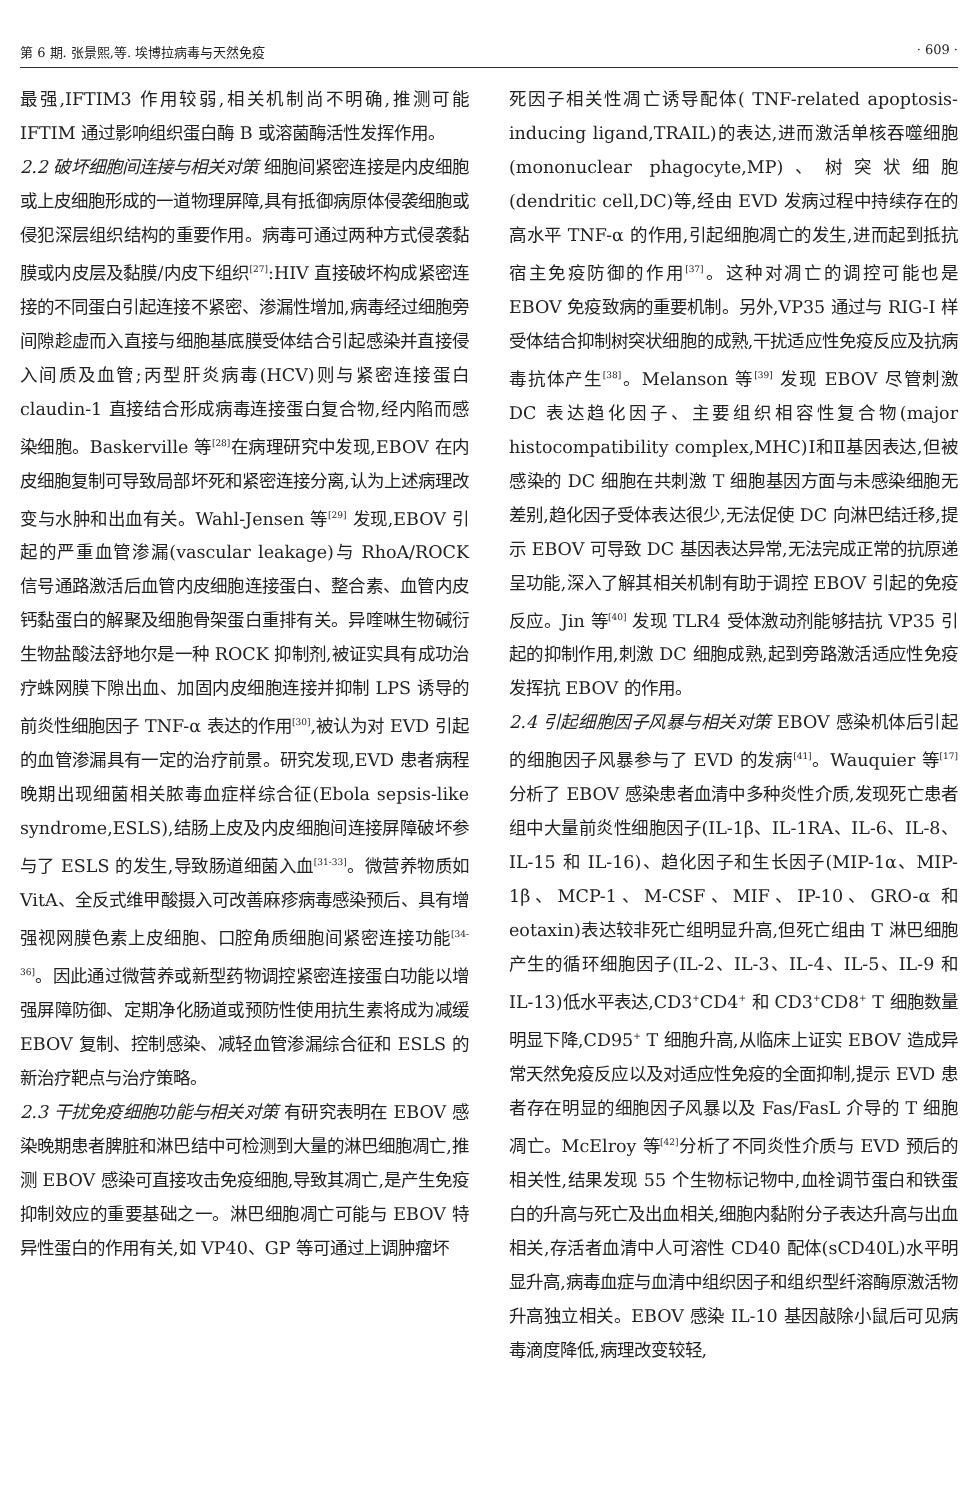第 6 期. 张景熙,等. 埃博拉病毒与天然免疫 · 609 ·
最强,IFTIM3 作用较弱,相关机制尚不明确,推测可能 IFTIM 通过影响组织蛋白酶 B 或溶菌酶活性发挥作用。
2.2 破坏细胞间连接与相关对策 细胞间紧密连接是内皮细胞或上皮细胞形成的一道物理屏障,具有抵御病原体侵袭细胞或侵犯深层组织结构的重要作用。病毒可通过两种方式侵袭黏膜或内皮层及黏膜/内皮下组织<sup>[27]</sup>:HIV 直接破坏构成紧密连接的不同蛋白引起连接不紧密、渗漏性增加,病毒经过细胞旁间隙趁虚而入直接与细胞基底膜受体结合引起感染并直接侵入间质及血管;丙型肝炎病毒(HCV)则与紧密连接蛋白 claudin-1 直接结合形成病毒连接蛋白复合物,经内陷而感染细胞。Baskerville 等<sup>[28]</sup>在病理研究中发现,EBOV 在内皮细胞复制可导致局部坏死和紧密连接分离,认为上述病理改变与水肿和出血有关。Wahl-Jensen 等<sup>[29]</sup> 发现,EBOV 引起的严重血管渗漏(vascular leakage)与 RhoA/ROCK 信号通路激活后血管内皮细胞连接蛋白、整合素、血管内皮钙黏蛋白的解聚及细胞骨架蛋白重排有关。异喹啉生物碱衍生物盐酸法舒地尔是一种 ROCK 抑制剂,被证实具有成功治疗蛛网膜下隙出血、加固内皮细胞连接并抑制 LPS 诱导的前炎性细胞因子 TNF-α 表达的作用<sup>[30]</sup>,被认为对 EVD 引起的血管渗漏具有一定的治疗前景。研究发现,EVD 患者病程晚期出现细菌相关脓毒血症样综合征(Ebola sepsis-like syndrome,ESLS),结肠上皮及内皮细胞间连接屏障破坏参与了 ESLS 的发生,导致肠道细菌入血<sup>[31-33]</sup>。微营养物质如 VitA、全反式维甲酸摄入可改善麻疹病毒感染预后、具有增强视网膜色素上皮细胞、口腔角质细胞间紧密连接功能<sup>[34-36]</sup>。因此通过微营养或新型药物调控紧密连接蛋白功能以增强屏障防御、定期净化肠道或预防性使用抗生素将成为减缓 EBOV 复制、控制感染、减轻血管渗漏综合征和 ESLS 的新治疗靶点与治疗策略。
2.3 干扰免疫细胞功能与相关对策 有研究表明在 EBOV 感染晚期患者脾脏和淋巴结中可检测到大量的淋巴细胞凋亡,推测 EBOV 感染可直接攻击免疫细胞,导致其凋亡,是产生免疫抑制效应的重要基础之一。淋巴细胞凋亡可能与 EBOV 特异性蛋白的作用有关,如 VP40、GP 等可通过上调肿瘤坏
死因子相关性凋亡诱导配体( TNF-related apoptosis-inducing ligand,TRAIL)的表达,进而激活单核吞噬细胞(mononuclear phagocyte,MP)、树突状细胞(dendritic cell,DC)等,经由 EVD 发病过程中持续存在的高水平 TNF-α 的作用,引起细胞凋亡的发生,进而起到抵抗宿主免疫防御的作用<sup>[37]</sup>。这种对凋亡的调控可能也是 EBOV 免疫致病的重要机制。另外,VP35 通过与 RIG-I 样受体结合抑制树突状细胞的成熟,干扰适应性免疫反应及抗病毒抗体产生<sup>[38]</sup>。Melanson 等<sup>[39]</sup> 发现 EBOV 尽管刺激 DC 表达趋化因子、主要组织相容性复合物(major histocompatibility complex,MHC)Ⅰ和Ⅱ基因表达,但被感染的 DC 细胞在共刺激 T 细胞基因方面与未感染细胞无差别,趋化因子受体表达很少,无法促使 DC 向淋巴结迁移,提示 EBOV 可导致 DC 基因表达异常,无法完成正常的抗原递呈功能,深入了解其相关机制有助于调控 EBOV 引起的免疫反应。Jin 等<sup>[40]</sup> 发现 TLR4 受体激动剂能够拮抗 VP35 引起的抑制作用,刺激 DC 细胞成熟,起到旁路激活适应性免疫发挥抗 EBOV 的作用。
2.4 引起细胞因子风暴与相关对策 EBOV 感染机体后引起的细胞因子风暴参与了 EVD 的发病<sup>[41]</sup>。Wauquier 等<sup>[17]</sup>分析了 EBOV 感染患者血清中多种炎性介质,发现死亡患者组中大量前炎性细胞因子(IL-1β、IL-1RA、IL-6、IL-8、IL-15 和 IL-16)、趋化因子和生长因子(MIP-1α、MIP-1β、MCP-1、M-CSF、MIF、IP-10、GRO-α 和 eotaxin)表达较非死亡组明显升高,但死亡组由 T 淋巴细胞产生的循环细胞因子(IL-2、IL-3、IL-4、IL-5、IL-9 和 IL-13)低水平表达,CD3<sup>+</sup>CD4<sup>+</sup> 和 CD3<sup>+</sup>CD8<sup>+</sup> T 细胞数量明显下降,CD95<sup>+</sup> T 细胞升高,从临床上证实 EBOV 造成异常天然免疫反应以及对适应性免疫的全面抑制,提示 EVD 患者存在明显的细胞因子风暴以及 Fas/FasL 介导的 T 细胞凋亡。McElroy 等<sup>[42]</sup>分析了不同炎性介质与 EVD 预后的相关性,结果发现 55 个生物标记物中,血栓调节蛋白和铁蛋白的升高与死亡及出血相关,细胞内黏附分子表达升高与出血相关,存活者血清中人可溶性 CD40 配体(sCD40L)水平明显升高,病毒血症与血清中组织因子和组织型纤溶酶原激活物升高独立相关。EBOV 感染 IL-10 基因敲除小鼠后可见病毒滴度降低,病理改变较轻,